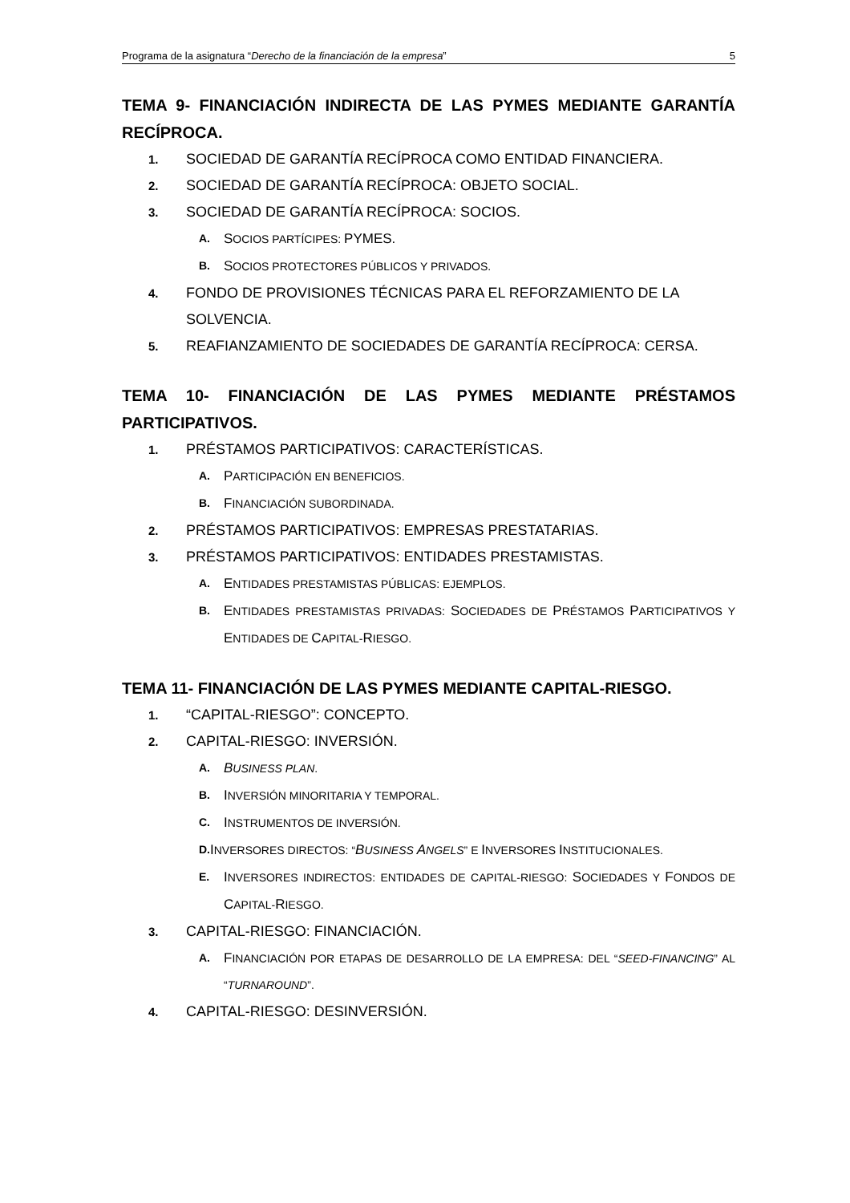Programa de la asignatura “Derecho de la financiación de la empresa” 5
TEMA 9- FINANCIACIÓN INDIRECTA DE LAS PYMES MEDIANTE GARANTÍA RECÍPROCA.
1. SOCIEDAD DE GARANTÍA RECÍPROCA COMO ENTIDAD FINANCIERA.
2. SOCIEDAD DE GARANTÍA RECÍPROCA: OBJETO SOCIAL.
3. SOCIEDAD DE GARANTÍA RECÍPROCA: SOCIOS.
A. SOCIOS PARTÍCIPES: PYMES.
B. SOCIOS PROTECTORES PÚBLICOS Y PRIVADOS.
4. FONDO DE PROVISIONES TÉCNICAS PARA EL REFORZAMIENTO DE LA SOLVENCIA.
5. REAFIANZAMIENTO DE SOCIEDADES DE GARANTÍA RECÍPROCA: CERSA.
TEMA 10- FINANCIACIÓN DE LAS PYMES MEDIANTE PRÉSTAMOS PARTICIPATIVOS.
1. PRÉSTAMOS PARTICIPATIVOS: CARACTERÍSTICAS.
A. PARTICIPACIÓN EN BENEFICIOS.
B. FINANCIACIÓN SUBORDINADA.
2. PRÉSTAMOS PARTICIPATIVOS: EMPRESAS PRESTATARIAS.
3. PRÉSTAMOS PARTICIPATIVOS: ENTIDADES PRESTAMISTAS.
A. ENTIDADES PRESTAMISTAS PÚBLICAS: EJEMPLOS.
B. ENTIDADES PRESTAMISTAS PRIVADAS: SOCIEDADES DE PRÉSTAMOS PARTICIPATIVOS Y ENTIDADES DE CAPITAL-RIESGO.
TEMA 11- FINANCIACIÓN DE LAS PYMES MEDIANTE CAPITAL-RIESGO.
1. “CAPITAL-RIESGO”: CONCEPTO.
2. CAPITAL-RIESGO: INVERSIÓN.
A. BUSINESS PLAN.
B. INVERSIÓN MINORITARIA Y TEMPORAL.
C. INSTRUMENTOS DE INVERSIÓN.
D. INVERSORES DIRECTOS: “BUSINESS ANGELS” E INVERSORES INSTITUCIONALES.
E. INVERSORES INDIRECTOS: ENTIDADES DE CAPITAL-RIESGO: SOCIEDADES Y FONDOS DE CAPITAL-RIESGO.
3. CAPITAL-RIESGO: FINANCIACIÓN.
A. FINANCIACIÓN POR ETAPAS DE DESARROLLO DE LA EMPRESA: DEL “SEED-FINANCING” AL “TURNAROUND”.
4. CAPITAL-RIESGO: DESINVERSIÓN.